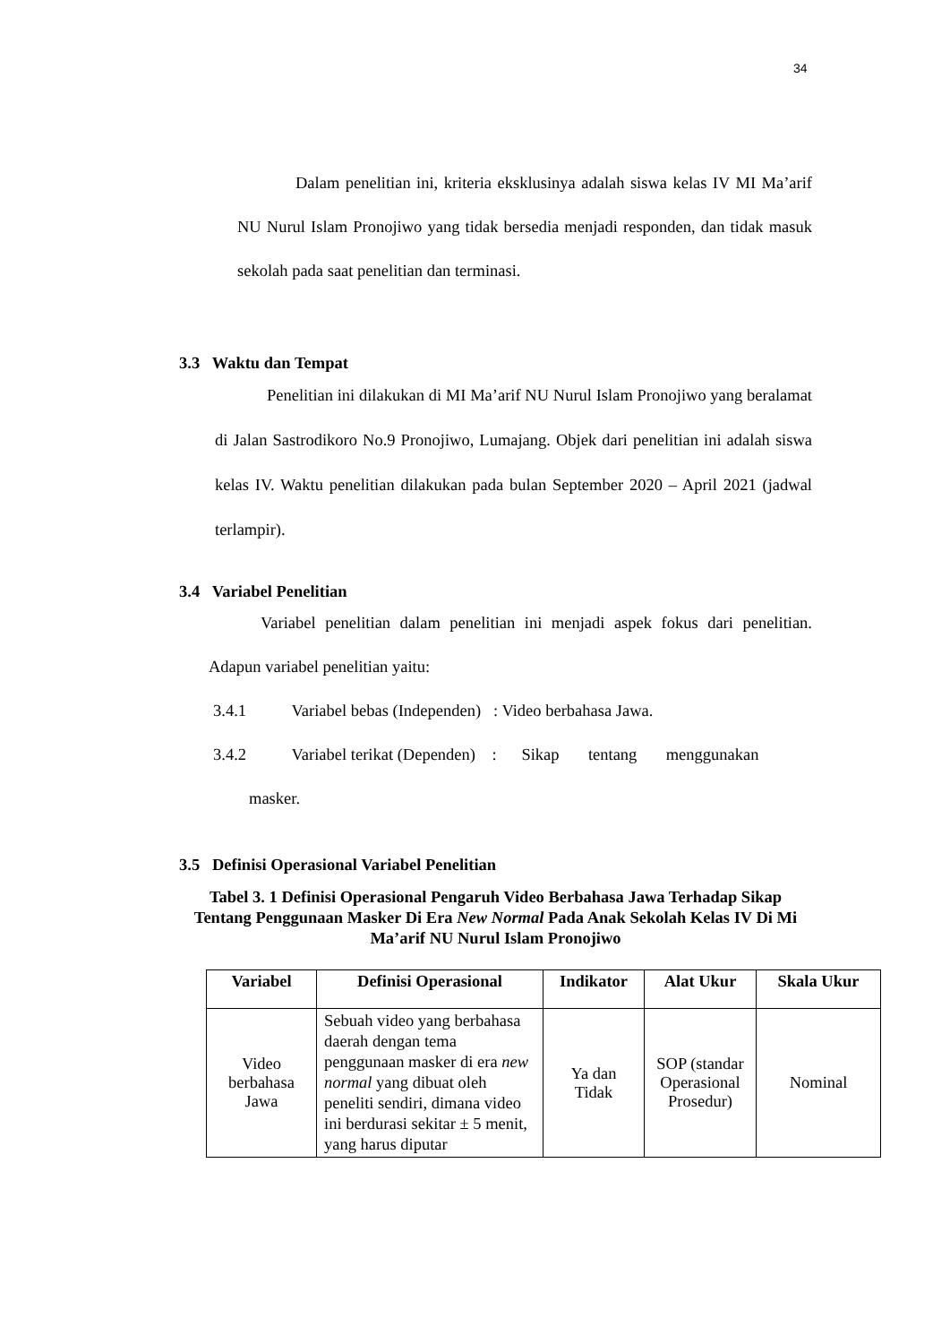34
Dalam penelitian ini, kriteria eksklusinya adalah siswa kelas IV MI Ma’arif NU Nurul Islam Pronojiwo yang tidak bersedia menjadi responden, dan tidak masuk sekolah pada saat penelitian dan terminasi.
3.3 Waktu dan Tempat
Penelitian ini dilakukan di MI Ma’arif NU Nurul Islam Pronojiwo yang beralamat di Jalan Sastrodikoro No.9 Pronojiwo, Lumajang. Objek dari penelitian ini adalah siswa kelas IV. Waktu penelitian dilakukan pada bulan September 2020 – April 2021 (jadwal terlampir).
3.4 Variabel Penelitian
Variabel penelitian dalam penelitian ini menjadi aspek fokus dari penelitian. Adapun variabel penelitian yaitu:
3.4.1 Variabel bebas (Independen) : Video berbahasa Jawa.
3.4.2 Variabel terikat (Dependen) : Sikap tentang menggunakan
masker.
3.5 Definisi Operasional Variabel Penelitian
Tabel 3. 1 Definisi Operasional Pengaruh Video Berbahasa Jawa Terhadap Sikap Tentang Penggunaan Masker Di Era New Normal Pada Anak Sekolah Kelas IV Di Mi Ma’arif NU Nurul Islam Pronojiwo
| Variabel | Definisi Operasional | Indikator | Alat Ukur | Skala Ukur |
| --- | --- | --- | --- | --- |
| Video berbahasa Jawa | Sebuah video yang berbahasa daerah dengan tema penggunaan masker di era new normal yang dibuat oleh peneliti sendiri, dimana video ini berdurasi sekitar ± 5 menit, yang harus diputar | Ya dan Tidak | SOP (standar Operasional Prosedur) | Nominal |